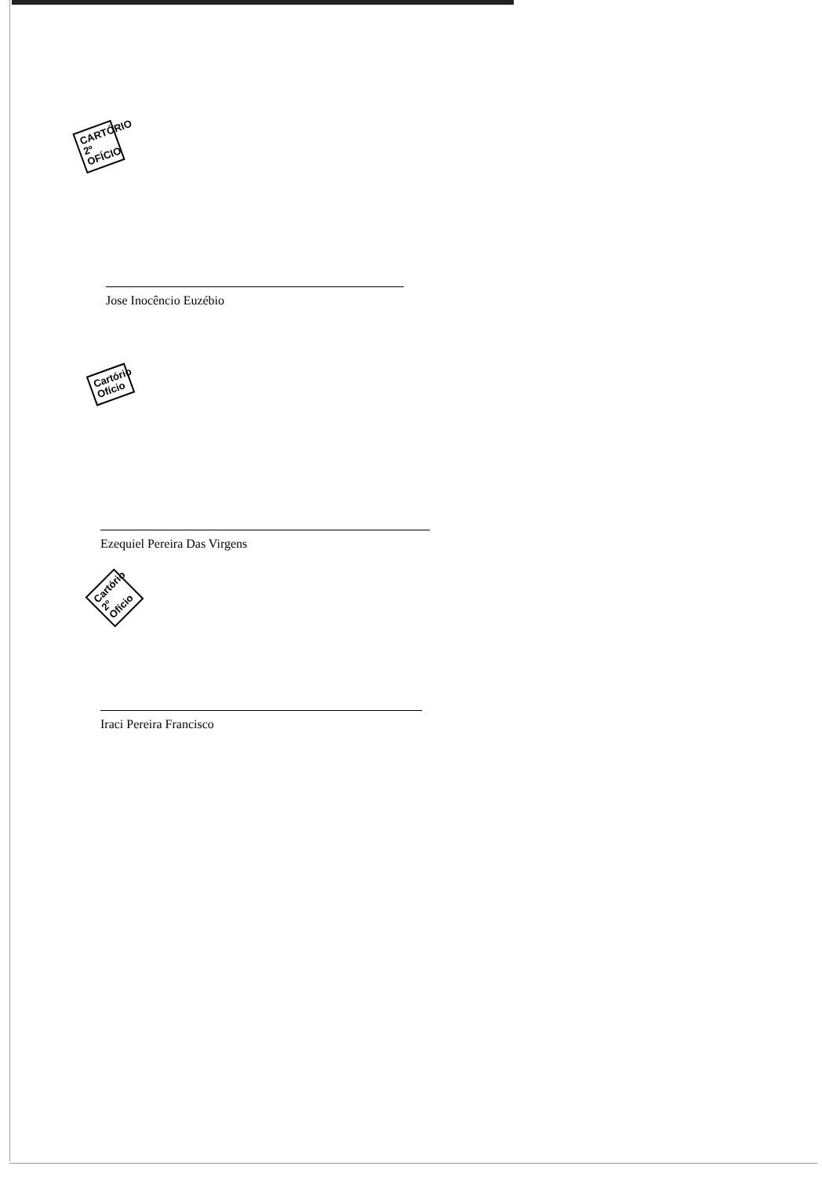CARTÓRIO 2º OFÍCIO
Jose Inocêncio Euzébio
Cartório Ofício
Ezequiel Pereira Das Virgens
Cartório 2º Ofício
Iraci Pereira Francisco